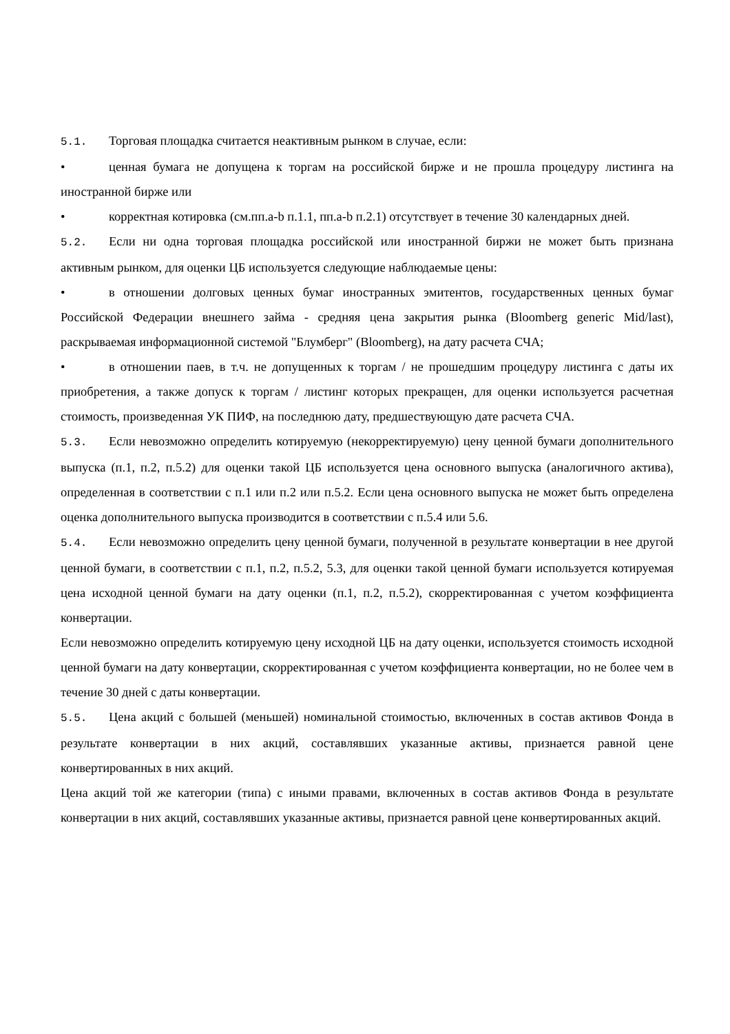5.1. Торговая площадка считается неактивным рынком в случае, если:
• ценная бумага не допущена к торгам на российской бирже и не прошла процедуру листинга на иностранной бирже или
• корректная котировка (см.пп.a-b п.1.1, пп.a-b п.2.1) отсутствует в течение 30 календарных дней.
5.2. Если ни одна торговая площадка российской или иностранной биржи не может быть признана активным рынком, для оценки ЦБ используется следующие наблюдаемые цены:
• в отношении долговых ценных бумаг иностранных эмитентов, государственных ценных бумаг Российской Федерации внешнего займа - средняя цена закрытия рынка (Bloomberg generic Mid/last), раскрываемая информационной системой "Блумберг" (Bloomberg), на дату расчета СЧА;
• в отношении паев, в т.ч. не допущенных к торгам / не прошедшим процедуру листинга с даты их приобретения, а также допуск к торгам / листинг которых прекращен, для оценки используется расчетная стоимость, произведенная УК ПИФ, на последнюю дату, предшествующую дате расчета СЧА.
5.3. Если невозможно определить котируемую (некорректируемую) цену ценной бумаги дополнительного выпуска (п.1, п.2, п.5.2) для оценки такой ЦБ используется цена основного выпуска (аналогичного актива), определенная в соответствии с п.1 или п.2 или п.5.2. Если цена основного выпуска не может быть определена оценка дополнительного выпуска производится в соответствии с п.5.4 или 5.6.
5.4. Если невозможно определить цену ценной бумаги, полученной в результате конвертации в нее другой ценной бумаги, в соответствии с п.1, п.2, п.5.2, 5.3, для оценки такой ценной бумаги используется котируемая цена исходной ценной бумаги на дату оценки (п.1, п.2, п.5.2), скорректированная с учетом коэффициента конвертации.
Если невозможно определить котируемую цену исходной ЦБ на дату оценки, используется стоимость исходной ценной бумаги на дату конвертации, скорректированная с учетом коэффициента конвертации, но не более чем в течение 30 дней с даты конвертации.
5.5. Цена акций с большей (меньшей) номинальной стоимостью, включенных в состав активов Фонда в результате конвертации в них акций, составлявших указанные активы, признается равной цене конвертированных в них акций.
Цена акций той же категории (типа) с иными правами, включенных в состав активов Фонда в результате конвертации в них акций, составлявших указанные активы, признается равной цене конвертированных акций.